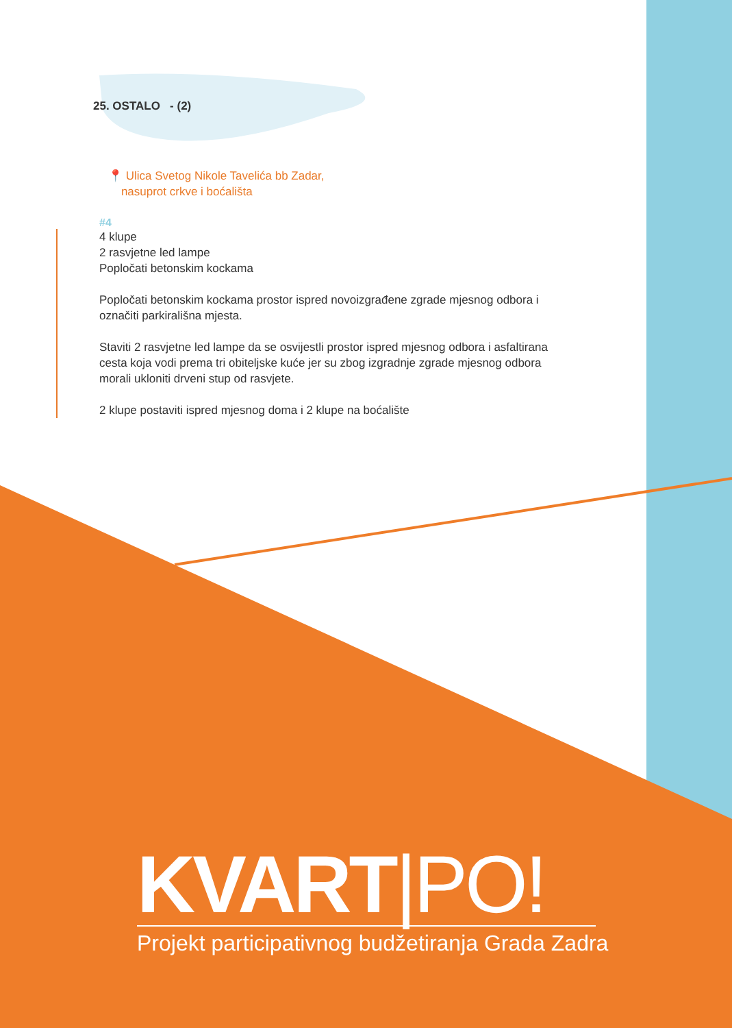25. OSTALO - (2)
📍 Ulica Svetog Nikole Tavelića bb Zadar,
nasuprot crkve i boćališta
#4
4 klupe
2 rasvjetne led lampe
Popločati betonskim kockama
Popločati betonskim kockama prostor ispred novoizgrađene zgrade mjesnog odbora i označiti parkirališna mjesta.
Staviti 2 rasvjetne led lampe da se osvijestli prostor ispred mjesnog odbora i asfaltirana cesta koja vodi prema tri obiteljske kuće jer su zbog izgradnje zgrade mjesnog odbora morali ukloniti drveni stup od rasvjete.
2 klupe postaviti ispred mjesnog doma i 2 klupe na boćalište
KVART|PO!
Projekt participativnog budžetiranja Grada Zadra